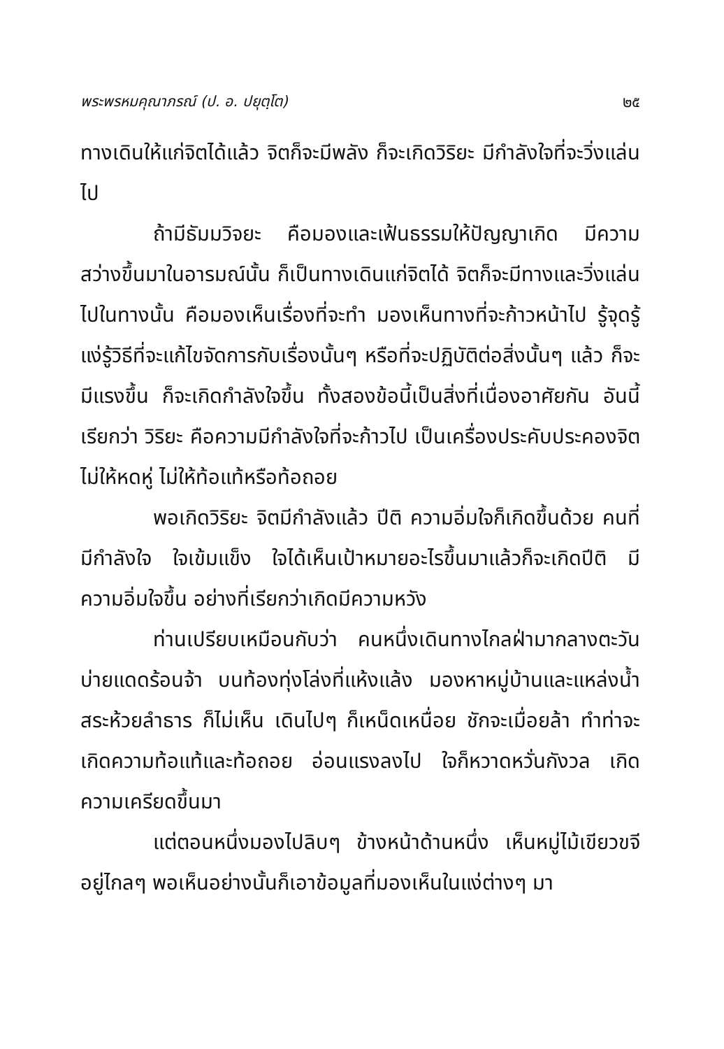พระพรหมคุณาภรณ์ (ป. อ. ปยุตฺโต) ๒๕
ทางเดินให้แก่จิตได้แล้ว จิตก็จะมีพลัง ก็จะเกิดวิริยะ มีกำลังใจที่จะวิ่งแล่นไป
ถ้ามีธัมมวิจยะ คือมองและเฟ้นธรรมให้ปัญญาเกิด มีความสว่างขึ้นมาในอารมณ์นั้น ก็เป็นทางเดินแก่จิตได้ จิตก็จะมีทางและวิ่งแล่นไปในทางนั้น คือมองเห็นเรื่องที่จะทำ มองเห็นทางที่จะก้าวหน้าไป รู้จุดรู้แง่รู้วิธีที่จะแก้ไขจัดการกับเรื่องนั้นๆ หรือที่จะปฏิบัติต่อสิ่งนั้นๆ แล้ว ก็จะมีแรงขึ้น ก็จะเกิดกำลังใจขึ้น ทั้งสองข้อนี้เป็นสิ่งที่เนื่องอาศัยกัน อันนี้เรียกว่า วิริยะ คือความมีกำลังใจที่จะก้าวไป เป็นเครื่องประคับประคองจิตไม่ให้หดหู่ ไม่ให้ท้อแท้หรือท้อถอย
พอเกิดวิริยะ จิตมีกำลังแล้ว ปีติ ความอิ่มใจก็เกิดขึ้นด้วย คนที่มีกำลังใจ ใจเข้มแข็ง ใจได้เห็นเป้าหมายอะไรขึ้นมาแล้วก็จะเกิดปีติ มีความอิ่มใจขึ้น อย่างที่เรียกว่าเกิดมีความหวัง
ท่านเปรียบเหมือนกับว่า คนหนึ่งเดินทางไกลฝ่ามากลางตะวันบ่ายแดดร้อนจ้า บนท้องทุ่งโล่งที่แห้งแล้ง มองหาหมู่บ้านและแหล่งน้ำสระห้วยลำธาร ก็ไม่เห็น เดินไปๆ ก็เหน็ดเหนื่อย ชักจะเมื่อยล้า ทำท่าจะเกิดความท้อแท้และท้อถอย อ่อนแรงลงไป ใจก็หวาดหวั่นกังวล เกิดความเครียดขึ้นมา
แต่ตอนหนึ่งมองไปลิบๆ ข้างหน้าด้านหนึ่ง เห็นหมู่ไม้เขียวขจีอยู่ไกลๆ พอเห็นอย่างนั้นก็เอาข้อมูลที่มองเห็นในแง่ต่างๆ มา